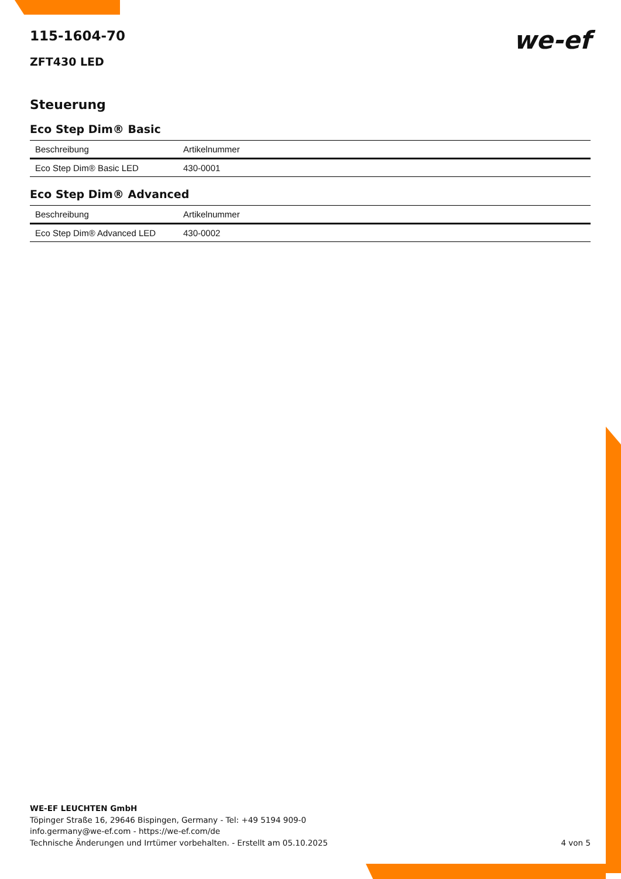115-1604-70
we-ef
ZFT430 LED
Steuerung
Eco Step Dim® Basic
| Beschreibung | Artikelnummer |
| --- | --- |
| Eco Step Dim® Basic LED | 430-0001 |
Eco Step Dim® Advanced
| Beschreibung | Artikelnummer |
| --- | --- |
| Eco Step Dim® Advanced LED | 430-0002 |
WE-EF LEUCHTEN GmbH
Töpinger Straße 16, 29646 Bispingen, Germany - Tel: +49 5194 909-0
info.germany@we-ef.com - https://we-ef.com/de
Technische Änderungen und Irrtümer vorbehalten. - Erstellt am 05.10.2025
4 von 5